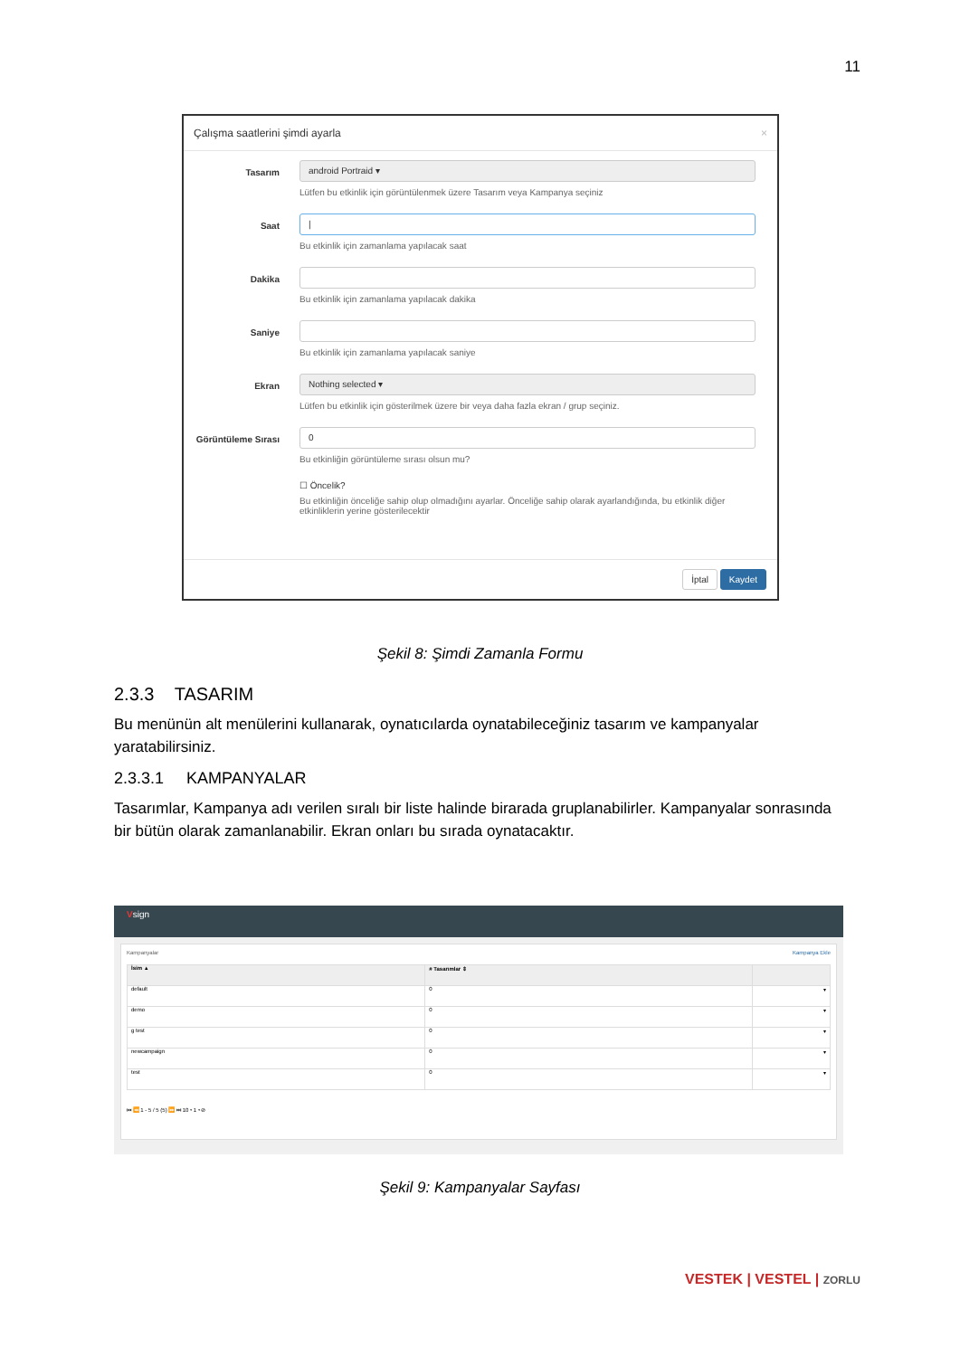11
Çalışma saatlerini şimdi ayarla ×
Tasarım
android Portraid ▾
Lütfen bu etkinlik için görüntülenmek üzere Tasarım veya Kampanya seçiniz
Saat
|
Bu etkinlik için zamanlama yapılacak saat
Dakika Bu etkinlik için zamanlama yapılacak dakika
Saniye Bu etkinlik için zamanlama yapılacak saniye
Ekran
Nothing selected ▾
Lütfen bu etkinlik için gösterilmek üzere bir veya daha fazla ekran / grup seçiniz.
Görüntüleme Sırası
0
Bu etkinliğin görüntüleme sırası olsun mu?
☐ Öncelik?
Bu etkinliğin önceliğe sahip olup olmadığını ayarlar. Önceliğe sahip olarak ayarlandığında, bu etkinlik diğer etkinliklerin yerine gösterilecektir
İptal Kaydet
Şekil 8: Şimdi Zamanla Formu
2.3.3 TASARIM
Bu menünün alt menülerini kullanarak, oynatıcılarda oynatabileceğiniz tasarım ve kampanyalar yaratabilirsiniz.
2.3.3.1 KAMPANYALAR
Tasarımlar, Kampanya adı verilen sıralı bir liste halinde birarada gruplanabilirler. Kampanyalar sonrasında bir bütün olarak zamanlanabilir. Ekran onları bu sırada oynatacaktır.
Vsign
Kampanyalar Kampanya Ekle
| İsim ▲ | # Tasarımlar ⇕ | |
| --- | --- | --- |
| default | 0 | ▾ |
| demo | 0 | ▾ |
| g test | 0 | ▾ |
| newcampaign | 0 | ▾ |
| test | 0 | ▾ |
⏮ ⏪ 1 - 5 / 5 (5) ⏩ ⏭ 10 ▾ 1 ▾ ⊘
Şekil 9: Kampanyalar Sayfası
VESTEK | VESTEL | ZORLU